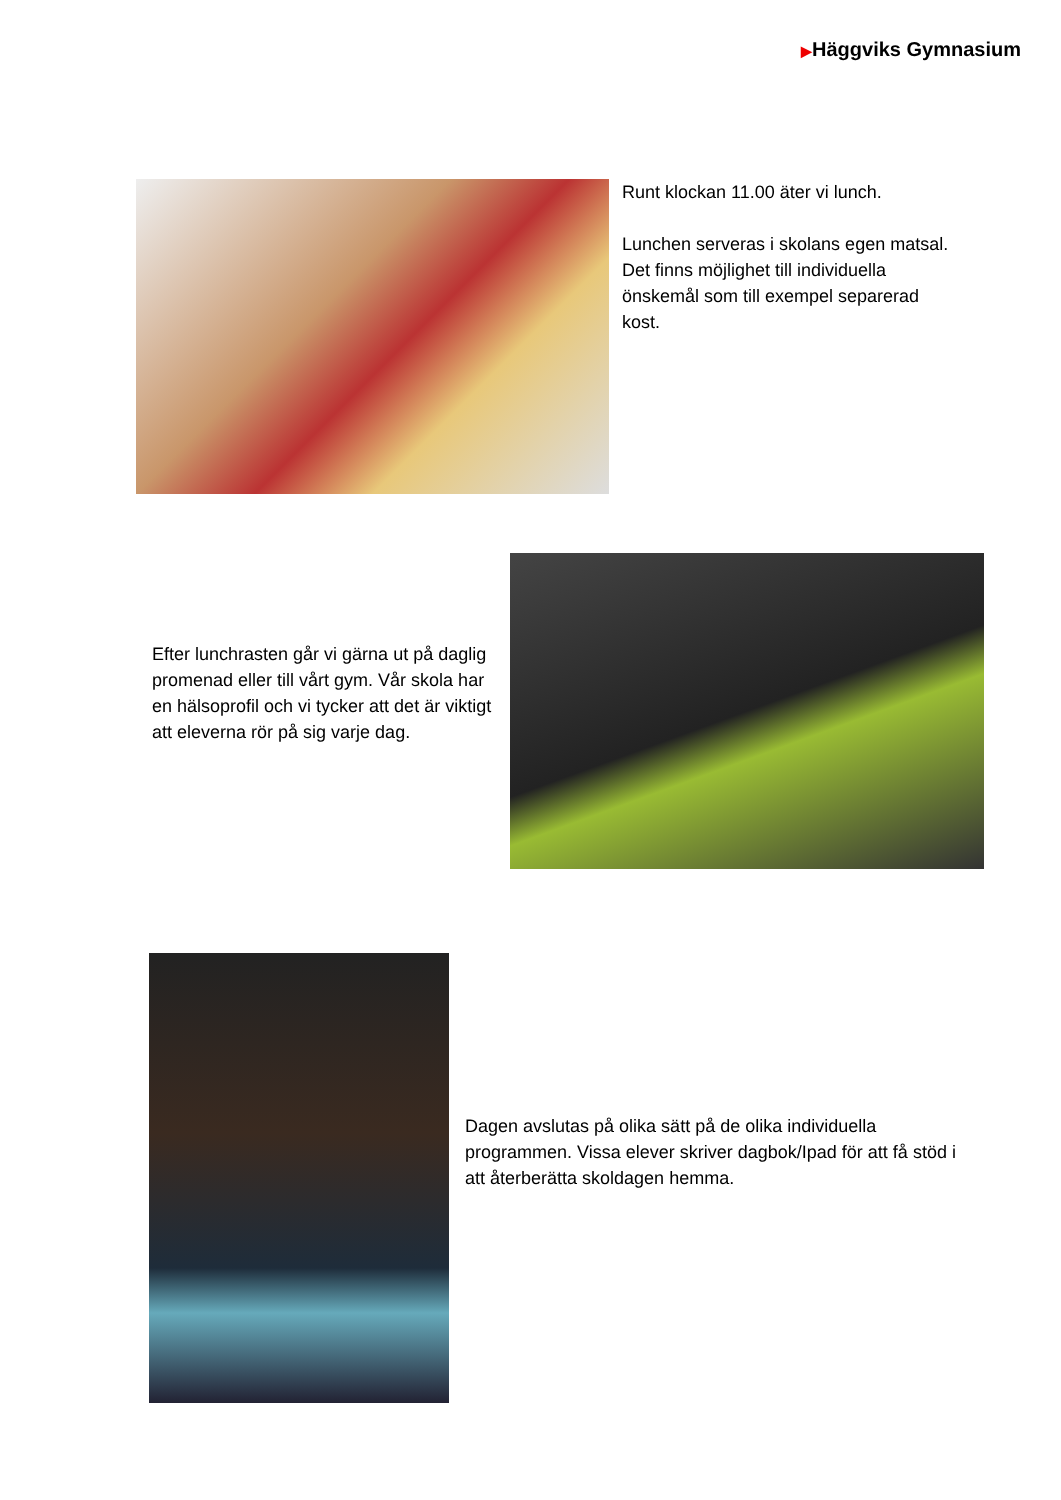▶Häggviks Gymnasium
Runt klockan 11.00 äter vi lunch.
Lunchen serveras i skolans egen matsal. Det finns möjlighet till individuella önskemål som till exempel separerad kost.
Efter lunchrasten går vi gärna ut på daglig promenad eller till vårt gym. Vår skola har en hälsoprofil och vi tycker att det är viktigt att eleverna rör på sig varje dag.
Dagen avslutas på olika sätt på de olika individuella programmen. Vissa elever skriver dagbok/Ipad för att få stöd i att återberätta skoldagen hemma.